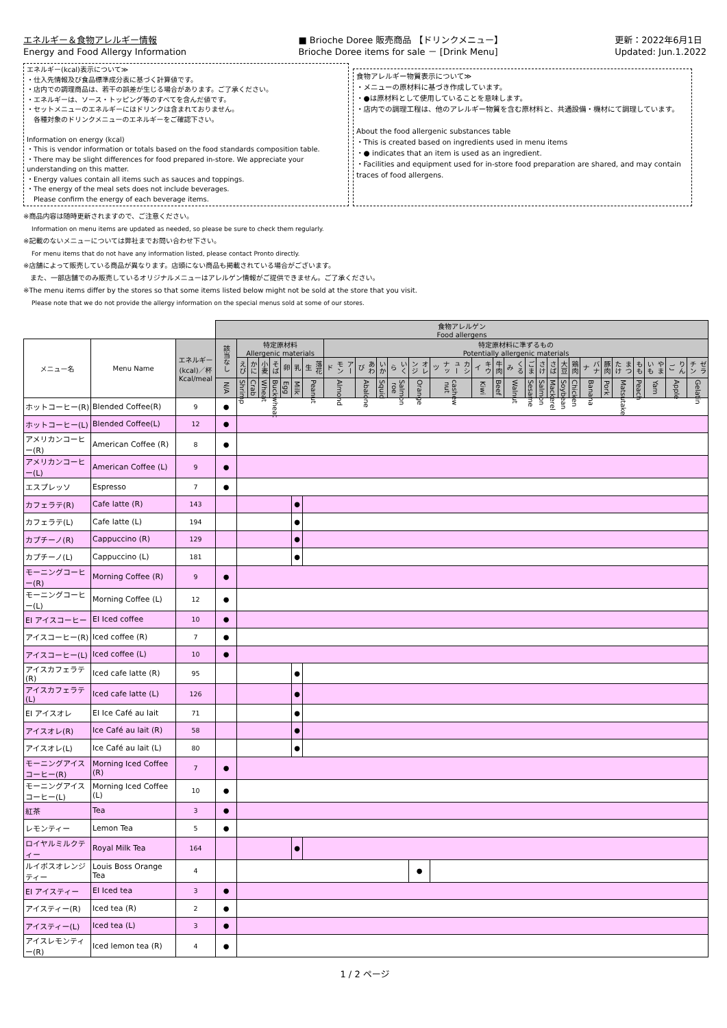エネルギー＆食物アレルギー情報
Energy and Food Allergy Information
■ Brioche Doree 販売商品 【ドリンクメニュー】
Brioche Doree items for sale － [Drink Menu]
更新：2022年6月1日
Updated: Jun.1.2022
エネルギー(kcal)表示について≫
・仕入先情報及び食品標準成分表に基づく計算値です。
・店内での調理商品は、若干の誤差が生じる場合があります。ご了承ください。
・エネルギーは、ソース・トッピング等のすべてを含んだ値です。
・セットメニューのエネルギーにはドリンクは含まれておりません。
　各種対象のドリンクメニューのエネルギーをご確認下さい。
Information on energy (kcal)
・This is vendor information or totals based on the food standards composition table.
・There may be slight differences for food prepared in-store. We appreciate your understanding on this matter.
・Energy values contain all items such as sauces and toppings.
・The energy of the meal sets does not include beverages.
　Please confirm the energy of each beverage items.
食物アレルギー物質表示について≫
・メニューの原材料に基づき作成しています。
・●は原材料として使用していることを意味します。
・店内での調理工程は、他のアレルギー物質を含む原材料と、共通設備・機材にて調理しています。
About the food allergenic substances table
・This is created based on ingredients used in menu items
・● indicates that an item is used as an ingredient.
・Facilities and equipment used for in-store food preparation are shared, and may contain traces of food allergens.
※商品内容は随時更新されますので、ご注意ください。
Information on menu items are updated as needed, so please be sure to check them regularly.
※記載のないメニューについては弊社までお問い合わせ下さい。
For menu items that do not have any information listed, please contact Pronto directly.
※店舗によって販売している商品が異なります。店頭にない商品も掲載されている場合がございます。
　また、一部店舗でのみ販売しているオリジナルメニューはアレルゲン情報がご提供できません。ご了承ください。
※The menu items differ by the stores so that some items listed below might not be sold at the store that you visit.
Please note that we do not provide the allergy information on the special menus sold at some of our stores.
| | | | 食物アレルゲン Food allergens | | | | | | | | | | | | | | | | | | | | | | | | | | | | |
| メニュー名 | Menu Name | エネルギー (kcal)／杯 Kcal/meal | 該当なし | 特定原材料 Allergenic materials | | | | | | | 特定原材料に準ずるもの Potentially allergenic materials | | | | | | | | | | | | | | | | | | | | |
| | | | | えび | かに | 小麦 | そば | 卵 | 乳 | 落花生 | アーモンド | あわび | いか | いくら | オレンジ | カシューナッツ | キウイ | 牛肉 | くるみ | ごま | さけ | さば | 大豆 | 鶏肉 | バナナ | 豚肉 | まつたけ | もも | やまいも | りんご | ゼラチン |
| | | | N/A | Shrimp | Crab | Wheat | Buckwheat | Egg | Milk | Peanut | Almond | Abalone | Squid | Salmon roe | Orange | cashew nut | Kiwi | Beef | Walnut | Sesame | Salmon | Mackerel | Soybean | Chicken | Banana | Pork | Matsutake | Peach | Yam | Apple | Gelatin |
| ホットコーヒー(R) | Blended Coffee(R) | 9 | ● | | | | | | | | | | | | | | | | | | | | | | | | | | | | |
| ホットコーヒー(L) | Blended Coffee(L) | 12 | ● | | | | | | | | | | | | | | | | | | | | | | | | | | | | |
| アメリカンコーヒー(R) | American Coffee (R) | 8 | ● | | | | | | | | | | | | | | | | | | | | | | | | | | | | |
| アメリカンコーヒー(L) | American Coffee (L) | 9 | ● | | | | | | | | | | | | | | | | | | | | | | | | | | | | |
| エスプレッソ | Espresso | 7 | ● | | | | | | | | | | | | | | | | | | | | | | | | | | | | |
| カフェラテ(R) | Cafe latte (R) | 143 | | | | | | | ● | | | | | | | | | | | | | | | | | | | | | | |
| カフェラテ(L) | Cafe latte (L) | 194 | | | | | | | ● | | | | | | | | | | | | | | | | | | | | | | |
| カプチーノ(R) | Cappuccino (R) | 129 | | | | | | | ● | | | | | | | | | | | | | | | | | | | | | | |
| カプチーノ(L) | Cappuccino (L) | 181 | | | | | | | ● | | | | | | | | | | | | | | | | | | | | | | |
| モーニングコーヒー(R) | Morning Coffee (R) | 9 | ● | | | | | | | | | | | | | | | | | | | | | | | | | | | | |
| モーニングコーヒー(L) | Morning Coffee (L) | 12 | ● | | | | | | | | | | | | | | | | | | | | | | | | | | | | |
| EI アイスコーヒー | EI Iced coffee | 10 | ● | | | | | | | | | | | | | | | | | | | | | | | | | | | | |
| アイスコーヒー(R) | Iced coffee (R) | 7 | ● | | | | | | | | | | | | | | | | | | | | | | | | | | | | |
| アイスコーヒー(L) | Iced coffee (L) | 10 | ● | | | | | | | | | | | | | | | | | | | | | | | | | | | | |
| アイスカフェラテ(R) | Iced cafe latte (R) | 95 | | | | | | | ● | | | | | | | | | | | | | | | | | | | | | | |
| アイスカフェラテ(L) | Iced cafe latte (L) | 126 | | | | | | | ● | | | | | | | | | | | | | | | | | | | | | | |
| EI アイスオレ | EI Ice Café au lait | 71 | | | | | | | ● | | | | | | | | | | | | | | | | | | | | | | |
| アイスオレ(R) | Ice Café au lait (R) | 58 | | | | | | | ● | | | | | | | | | | | | | | | | | | | | | | |
| アイスオレ(L) | Ice Café au lait (L) | 80 | | | | | | | ● | | | | | | | | | | | | | | | | | | | | | | |
| モーニングアイスコーヒー(R) | Morning Iced Coffee (R) | 7 | ● | | | | | | | | | | | | | | | | | | | | | | | | | | | | |
| モーニングアイスコーヒー(L) | Morning Iced Coffee (L) | 10 | ● | | | | | | | | | | | | | | | | | | | | | | | | | | | | |
| 紅茶 | Tea | 3 | ● | | | | | | | | | | | | | | | | | | | | | | | | | | | | |
| レモンティー | Lemon Tea | 5 | ● | | | | | | | | | | | | | | | | | | | | | | | | | | | | |
| ロイヤルミルクティー | Royal Milk Tea | 164 | | | | | | | ● | | | | | | | | | | | | | | | | | | | | | | |
| ルイボスオレンジティー | Louis Boss Orange Tea | 4 | | | | | | | | | | | | | ● | | | | | | | | | | | | | | | | |
| EI アイスティー | EI Iced tea | 3 | ● | | | | | | | | | | | | | | | | | | | | | | | | | | | | |
| アイスティー(R) | Iced tea (R) | 2 | ● | | | | | | | | | | | | | | | | | | | | | | | | | | | | |
| アイスティー(L) | Iced tea (L) | 3 | ● | | | | | | | | | | | | | | | | | | | | | | | | | | | | |
| アイスレモンティー(R) | Iced lemon tea (R) | 4 | ● | | | | | | | | | | | | | | | | | | | | | | | | | | | | |
1 / 2 ページ